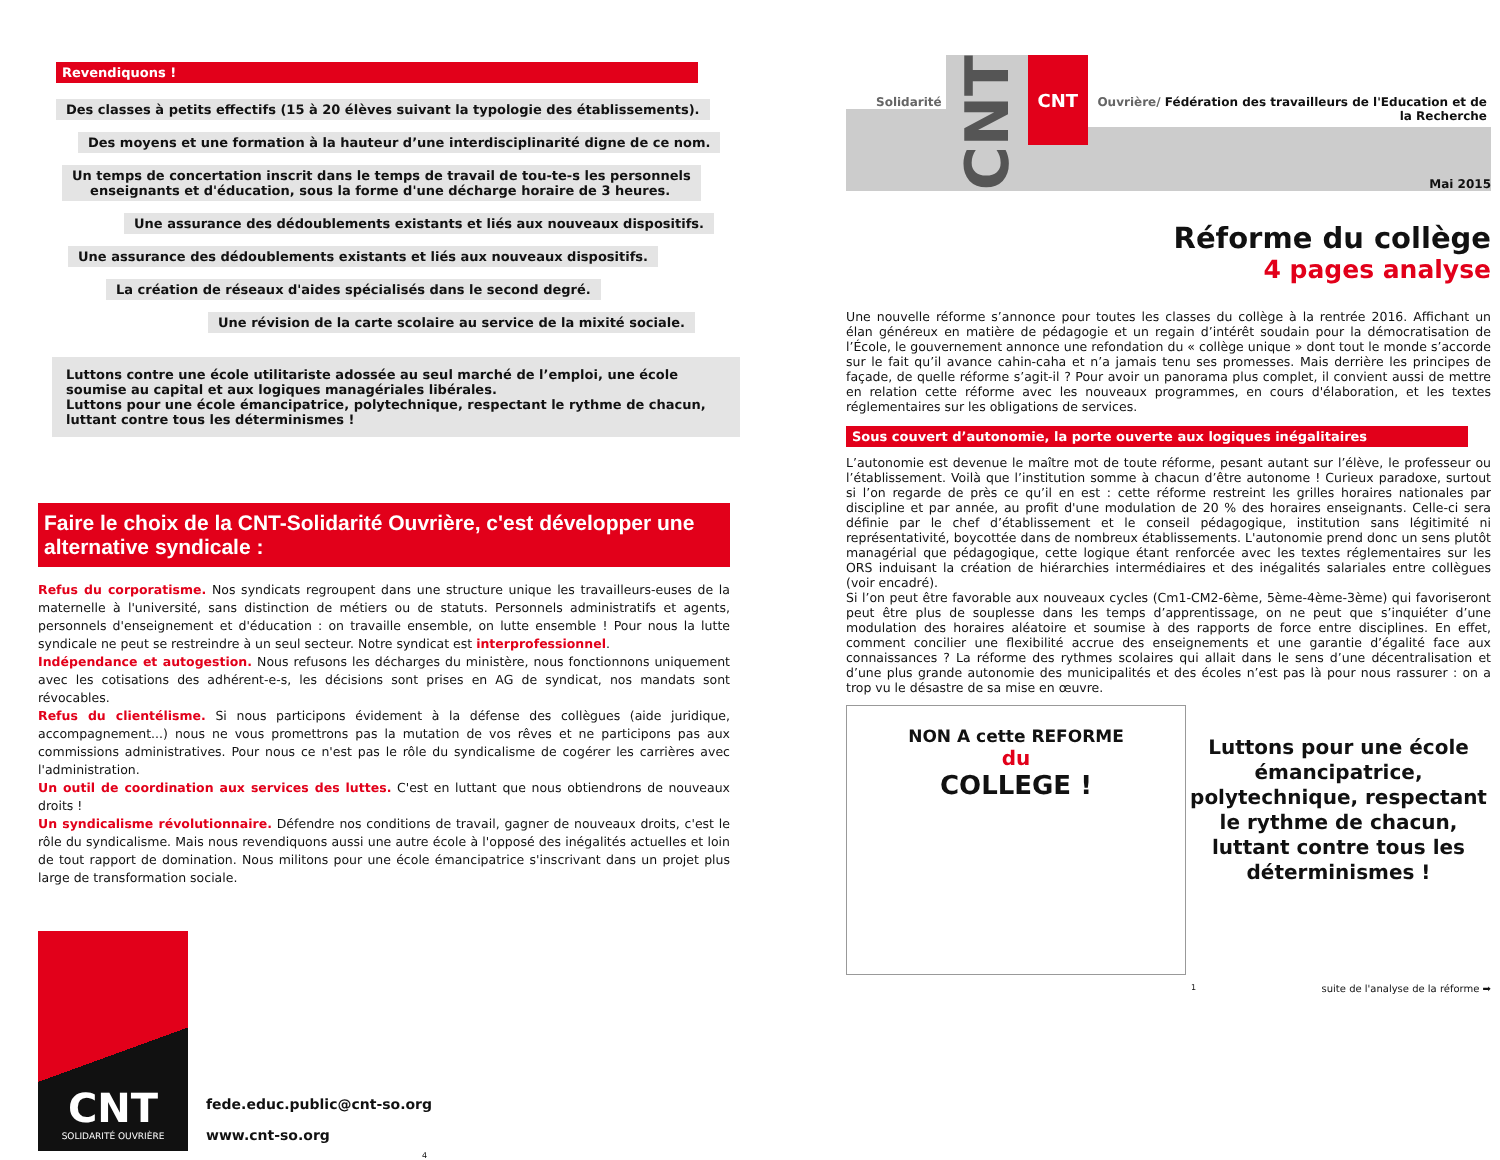Revendiquons !
Des classes à petits effectifs (15 à 20 élèves suivant la typologie des établissements).
Des moyens et une formation à la hauteur d’une interdisciplinarité digne de ce nom.
Un temps de concertation inscrit dans le temps de travail de tou-te-s les personnels
enseignants et d'éducation, sous la forme d'une décharge horaire de 3 heures.
Une assurance des dédoublements existants et liés aux nouveaux dispositifs.
Une assurance des dédoublements existants et liés aux nouveaux dispositifs.
La création de réseaux d'aides spécialisés dans le second degré.
Une révision de la carte scolaire au service de la mixité sociale.
Luttons contre une école utilitariste adossée au seul marché de l’emploi, une école soumise au capital et aux logiques managériales libérales.
Luttons pour une école émancipatrice, polytechnique, respectant le rythme de chacun, luttant contre tous les déterminismes !
Faire le choix de la CNT-Solidarité Ouvrière, c'est développer une alternative syndicale :
Refus du corporatisme. Nos syndicats regroupent dans une structure unique les travailleurs-euses de la maternelle à l'université, sans distinction de métiers ou de statuts. Personnels administratifs et agents, personnels d'enseignement et d'éducation : on travaille ensemble, on lutte ensemble ! Pour nous la lutte syndicale ne peut se restreindre à un seul secteur. Notre syndicat est interprofessionnel.
Indépendance et autogestion. Nous refusons les décharges du ministère, nous fonctionnons uniquement avec les cotisations des adhérent-e-s, les décisions sont prises en AG de syndicat, nos mandats sont révocables.
Refus du clientélisme. Si nous participons évidement à la défense des collègues (aide juridique, accompagnement...) nous ne vous promettrons pas la mutation de vos rêves et ne participons pas aux commissions administratives. Pour nous ce n'est pas le rôle du syndicalisme de cogérer les carrières avec l'administration.
Un outil de coordination aux services des luttes. C'est en luttant que nous obtiendrons de nouveaux droits !
Un syndicalisme révolutionnaire. Défendre nos conditions de travail, gagner de nouveaux droits, c'est le rôle du syndicalisme. Mais nous revendiquons aussi une autre école à l'opposé des inégalités actuelles et loin de tout rapport de domination. Nous militons pour une école émancipatrice s'inscrivant dans un projet plus large de transformation sociale.
CNT
SOLIDARITÉ OUVRIÈRE
fede.educ.public@cnt-so.org
www.cnt-so.org
4
Solidarité CNT CNT Ouvrière/ Fédération des travailleurs de l'Education et de la Recherche
Mai 2015
Réforme du collège
4 pages analyse
Une nouvelle réforme s’annonce pour toutes les classes du collège à la rentrée 2016. Affichant un élan généreux en matière de pédagogie et un regain d’intérêt soudain pour la démocratisation de l’École, le gouvernement annonce une refondation du « collège unique » dont tout le monde s’accorde sur le fait qu’il avance cahin-caha et n’a jamais tenu ses promesses. Mais derrière les principes de façade, de quelle réforme s’agit-il ? Pour avoir un panorama plus complet, il convient aussi de mettre en relation cette réforme avec les nouveaux programmes, en cours d'élaboration, et les textes réglementaires sur les obligations de services.
Sous couvert d’autonomie, la porte ouverte aux logiques inégalitaires
L’autonomie est devenue le maître mot de toute réforme, pesant autant sur l’élève, le professeur ou l’établissement. Voilà que l’institution somme à chacun d’être autonome ! Curieux paradoxe, surtout si l’on regarde de près ce qu’il en est : cette réforme restreint les grilles horaires nationales par discipline et par année, au profit d'une modulation de 20 % des horaires enseignants. Celle-ci sera définie par le chef d’établissement et le conseil pédagogique, institution sans légitimité ni représentativité, boycottée dans de nombreux établissements. L'autonomie prend donc un sens plutôt managérial que pédagogique, cette logique étant renforcée avec les textes réglementaires sur les ORS induisant la création de hiérarchies intermédiaires et des inégalités salariales entre collègues (voir encadré).
Si l’on peut être favorable aux nouveaux cycles (Cm1-CM2-6ème, 5ème-4ème-3ème) qui favoriseront peut être plus de souplesse dans les temps d’apprentissage, on ne peut que s’inquiéter d’une modulation des horaires aléatoire et soumise à des rapports de force entre disciplines. En effet, comment concilier une flexibilité accrue des enseignements et une garantie d’égalité face aux connaissances ? La réforme des rythmes scolaires qui allait dans le sens d’une décentralisation et d’une plus grande autonomie des municipalités et des écoles n’est pas là pour nous rassurer : on a trop vu le désastre de sa mise en œuvre.
NON A cette REFORME
du
COLLEGE !
Luttons pour une école émancipatrice, polytechnique, respectant le rythme de chacun, luttant contre tous les déterminismes !
1 suite de l'analyse de la réforme ➡